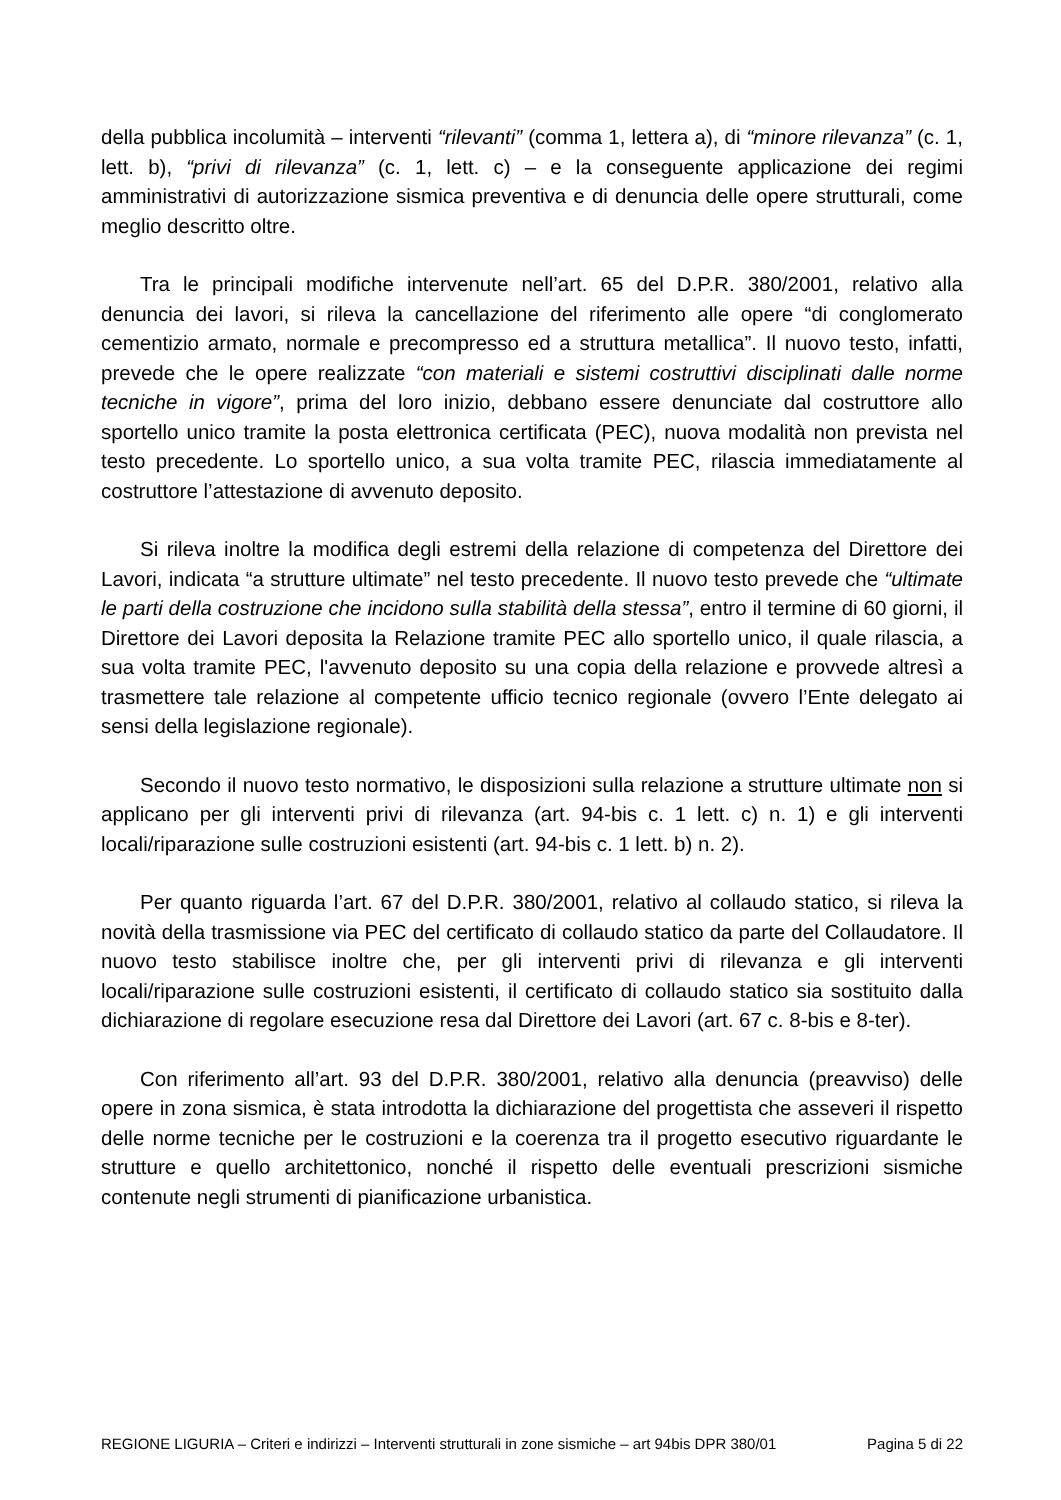della pubblica incolumità – interventi “rilevanti” (comma 1, lettera a), di “minore rilevanza” (c. 1, lett. b), “privi di rilevanza” (c. 1, lett. c) – e la conseguente applicazione dei regimi amministrativi di autorizzazione sismica preventiva e di denuncia delle opere strutturali, come meglio descritto oltre.
Tra le principali modifiche intervenute nell’art. 65 del D.P.R. 380/2001, relativo alla denuncia dei lavori, si rileva la cancellazione del riferimento alle opere “di conglomerato cementizio armato, normale e precompresso ed a struttura metallica”. Il nuovo testo, infatti, prevede che le opere realizzate “con materiali e sistemi costruttivi disciplinati dalle norme tecniche in vigore”, prima del loro inizio, debbano essere denunciate dal costruttore allo sportello unico tramite la posta elettronica certificata (PEC), nuova modalità non prevista nel testo precedente. Lo sportello unico, a sua volta tramite PEC, rilascia immediatamente al costruttore l’attestazione di avvenuto deposito.
Si rileva inoltre la modifica degli estremi della relazione di competenza del Direttore dei Lavori, indicata “a strutture ultimate” nel testo precedente. Il nuovo testo prevede che “ultimate le parti della costruzione che incidono sulla stabilità della stessa”, entro il termine di 60 giorni, il Direttore dei Lavori deposita la Relazione tramite PEC allo sportello unico, il quale rilascia, a sua volta tramite PEC, l'avvenuto deposito su una copia della relazione e provvede altresì a trasmettere tale relazione al competente ufficio tecnico regionale (ovvero l’Ente delegato ai sensi della legislazione regionale).
Secondo il nuovo testo normativo, le disposizioni sulla relazione a strutture ultimate non si applicano per gli interventi privi di rilevanza (art. 94-bis c. 1 lett. c) n. 1) e gli interventi locali/riparazione sulle costruzioni esistenti (art. 94-bis c. 1 lett. b) n. 2).
Per quanto riguarda l’art. 67 del D.P.R. 380/2001, relativo al collaudo statico, si rileva la novità della trasmissione via PEC del certificato di collaudo statico da parte del Collaudatore. Il nuovo testo stabilisce inoltre che, per gli interventi privi di rilevanza e gli interventi locali/riparazione sulle costruzioni esistenti, il certificato di collaudo statico sia sostituito dalla dichiarazione di regolare esecuzione resa dal Direttore dei Lavori (art. 67 c. 8-bis e 8-ter).
Con riferimento all’art. 93 del D.P.R. 380/2001, relativo alla denuncia (preavviso) delle opere in zona sismica, è stata introdotta la dichiarazione del progettista che asseveri il rispetto delle norme tecniche per le costruzioni e la coerenza tra il progetto esecutivo riguardante le strutture e quello architettonico, nonché il rispetto delle eventuali prescrizioni sismiche contenute negli strumenti di pianificazione urbanistica.
REGIONE LIGURIA – Criteri e indirizzi – Interventi strutturali in zone sismiche – art 94bis DPR 380/01 Pagina 5 di 22